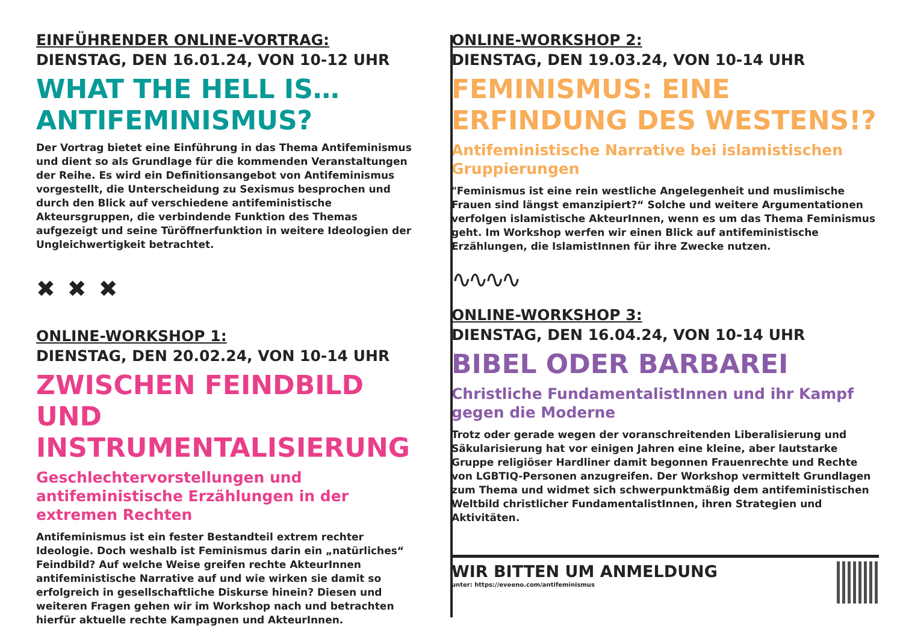EINFÜHRENDER ONLINE-VORTRAG:
DIENSTAG, DEN 16.01.24, VON 10-12 UHR
WHAT THE HELL IS…
ANTIFEMINISMUS?
Der Vortrag bietet eine Einführung in das Thema Antifeminismus und dient so als Grundlage für die kommenden Veranstaltungen der Reihe. Es wird ein Definitionsangebot von Antifeminismus vorgestellt, die Unterscheidung zu Sexismus besprochen und durch den Blick auf verschiedene antifeministische Akteursgruppen, die verbindende Funktion des Themas aufgezeigt und seine Türöffnerfunktion in weitere Ideologien der Ungleichwertigkeit betrachtet.
✖✖✖
ONLINE-WORKSHOP 1:
DIENSTAG, DEN 20.02.24, VON 10-14 UHR
ZWISCHEN FEINDBILD UND INSTRUMENTALISIERUNG
Geschlechtervorstellungen und antifeministische Erzählungen in der extremen Rechten
Antifeminismus ist ein fester Bestandteil extrem rechter Ideologie. Doch weshalb ist Feminismus darin ein „natürliches“ Feindbild? Auf welche Weise greifen rechte AkteurInnen antifeministische Narrative auf und wie wirken sie damit so erfolgreich in gesellschaftliche Diskurse hinein? Diesen und weiteren Fragen gehen wir im Workshop nach und betrachten hierfür aktuelle rechte Kampagnen und AkteurInnen.
ONLINE-WORKSHOP 2:
DIENSTAG, DEN 19.03.24, VON 10-14 UHR
FEMINISMUS: EINE ERFINDUNG DES WESTENS!?
Antifeministische Narrative bei islamistischen Gruppierungen
"Feminismus ist eine rein westliche Angelegenheit und muslimische Frauen sind längst emanzipiert?“ Solche und weitere Argumentationen verfolgen islamistische AkteurInnen, wenn es um das Thema Feminismus geht. Im Workshop werfen wir einen Blick auf antifeministische Erzählungen, die IslamistInnen für ihre Zwecke nutzen.
∿∿∿∿
ONLINE-WORKSHOP 3:
DIENSTAG, DEN 16.04.24, VON 10-14 UHR
BIBEL ODER BARBAREI
Christliche FundamentalistInnen und ihr Kampf gegen die Moderne
Trotz oder gerade wegen der voranschreitenden Liberalisierung und Säkularisierung hat vor einigen Jahren eine kleine, aber lautstarke Gruppe religiöser Hardliner damit begonnen Frauenrechte und Rechte von LGBTIQ-Personen anzugreifen. Der Workshop vermittelt Grundlagen zum Thema und widmet sich schwerpunktmäßig dem antifeministischen Weltbild christlicher FundamentalistInnen, ihren Strategien und Aktivitäten.
WIR BITTEN UM ANMELDUNG
unter: https://eveeno.com/antifeminismus